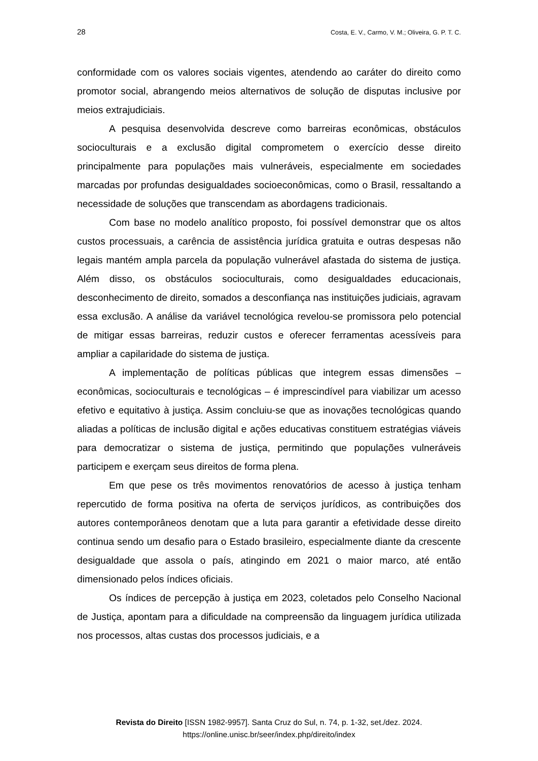28 Costa, E. V., Carmo, V. M.; Oliveira, G. P. T. C.
conformidade com os valores sociais vigentes, atendendo ao caráter do direito como promotor social, abrangendo meios alternativos de solução de disputas inclusive por meios extrajudiciais.
A pesquisa desenvolvida descreve como barreiras econômicas, obstáculos socioculturais e a exclusão digital comprometem o exercício desse direito principalmente para populações mais vulneráveis, especialmente em sociedades marcadas por profundas desigualdades socioeconômicas, como o Brasil, ressaltando a necessidade de soluções que transcendam as abordagens tradicionais.
Com base no modelo analítico proposto, foi possível demonstrar que os altos custos processuais, a carência de assistência jurídica gratuita e outras despesas não legais mantém ampla parcela da população vulnerável afastada do sistema de justiça. Além disso, os obstáculos socioculturais, como desigualdades educacionais, desconhecimento de direito, somados a desconfiança nas instituições judiciais, agravam essa exclusão. A análise da variável tecnológica revelou-se promissora pelo potencial de mitigar essas barreiras, reduzir custos e oferecer ferramentas acessíveis para ampliar a capilaridade do sistema de justiça.
A implementação de políticas públicas que integrem essas dimensões – econômicas, socioculturais e tecnológicas – é imprescindível para viabilizar um acesso efetivo e equitativo à justiça. Assim concluiu-se que as inovações tecnológicas quando aliadas a políticas de inclusão digital e ações educativas constituem estratégias viáveis para democratizar o sistema de justiça, permitindo que populações vulneráveis participem e exerçam seus direitos de forma plena.
Em que pese os três movimentos renovatórios de acesso à justiça tenham repercutido de forma positiva na oferta de serviços jurídicos, as contribuições dos autores contemporâneos denotam que a luta para garantir a efetividade desse direito continua sendo um desafio para o Estado brasileiro, especialmente diante da crescente desigualdade que assola o país, atingindo em 2021 o maior marco, até então dimensionado pelos índices oficiais.
Os índices de percepção à justiça em 2023, coletados pelo Conselho Nacional de Justiça, apontam para a dificuldade na compreensão da linguagem jurídica utilizada nos processos, altas custas dos processos judiciais, e a
Revista do Direito [ISSN 1982-9957]. Santa Cruz do Sul, n. 74, p. 1-32, set./dez. 2024.
https://online.unisc.br/seer/index.php/direito/index